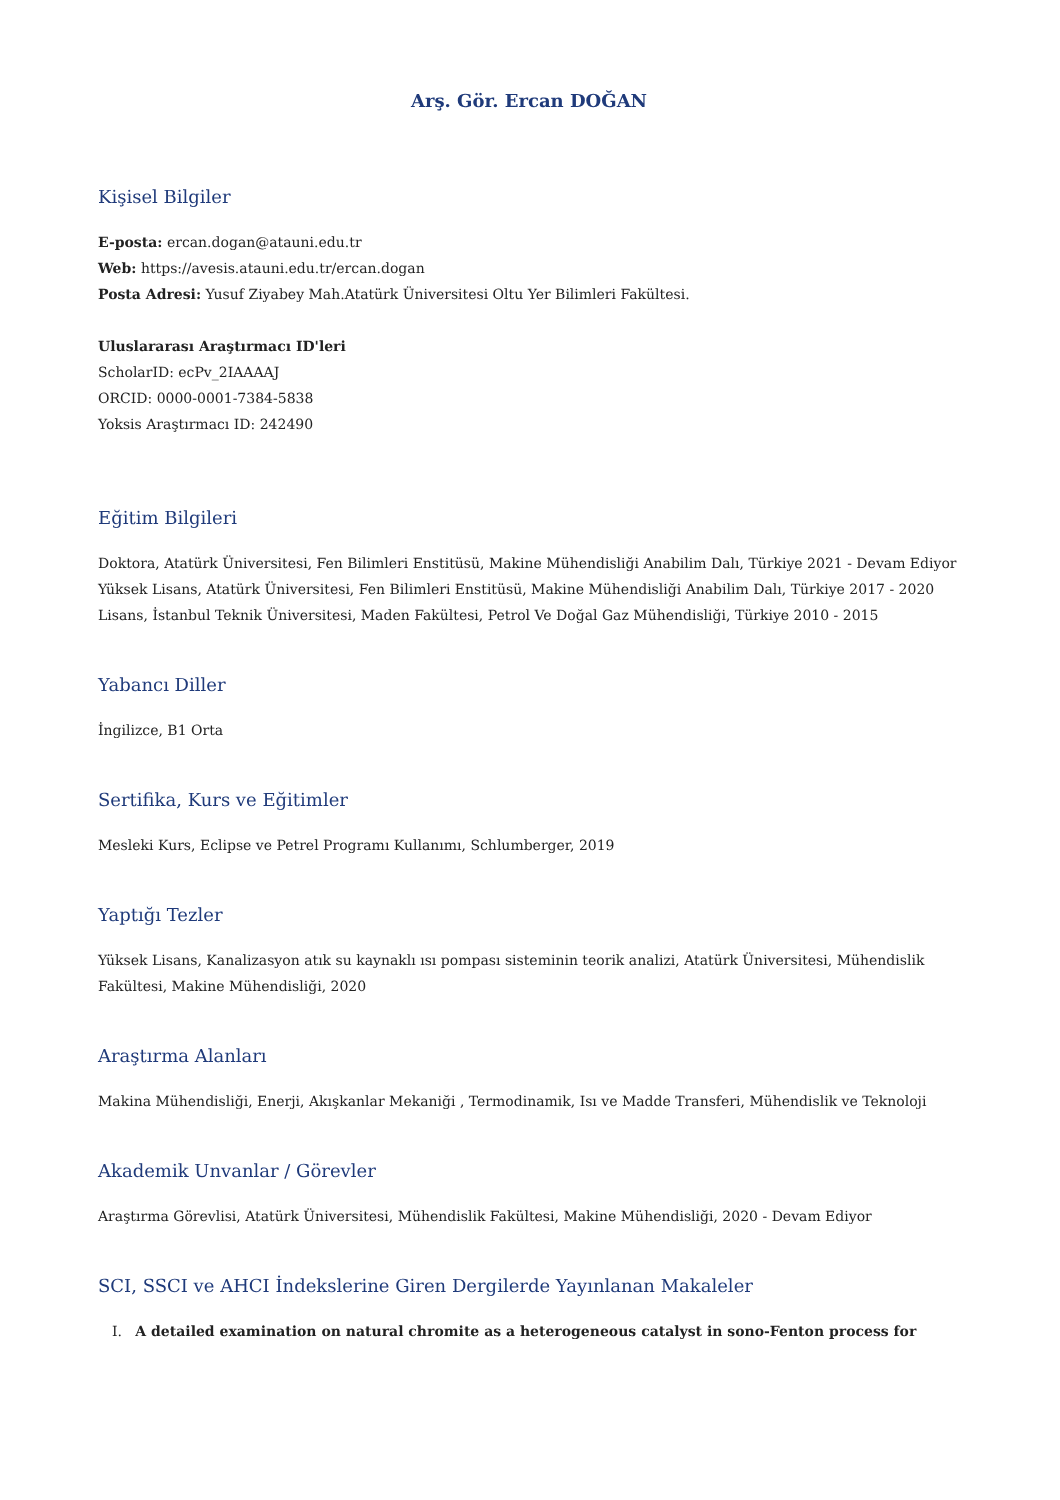Arş. Gör. Ercan DOĞAN
Kişisel Bilgiler
E-posta: ercan.dogan@atauni.edu.tr
Web: https://avesis.atauni.edu.tr/ercan.dogan
Posta Adresi: Yusuf Ziyabey Mah.Atatürk Üniversitesi Oltu Yer Bilimleri Fakültesi.
Uluslararası Araştırmacı ID'leri
ScholarID: ecPv_2IAAAAJ
ORCID: 0000-0001-7384-5838
Yoksis Araştırmacı ID: 242490
Eğitim Bilgileri
Doktora, Atatürk Üniversitesi, Fen Bilimleri Enstitüsü, Makine Mühendisliği Anabilim Dalı, Türkiye 2021 - Devam Ediyor
Yüksek Lisans, Atatürk Üniversitesi, Fen Bilimleri Enstitüsü, Makine Mühendisliği Anabilim Dalı, Türkiye 2017 - 2020
Lisans, İstanbul Teknik Üniversitesi, Maden Fakültesi, Petrol Ve Doğal Gaz Mühendisliği, Türkiye 2010 - 2015
Yabancı Diller
İngilizce, B1 Orta
Sertifika, Kurs ve Eğitimler
Mesleki Kurs, Eclipse ve Petrel Programı Kullanımı, Schlumberger, 2019
Yaptığı Tezler
Yüksek Lisans, Kanalizasyon atık su kaynaklı ısı pompası sisteminin teorik analizi, Atatürk Üniversitesi, Mühendislik Fakültesi, Makine Mühendisliği, 2020
Araştırma Alanları
Makina Mühendisliği, Enerji, Akışkanlar Mekaniği , Termodinamik, Isı ve Madde Transferi, Mühendislik ve Teknoloji
Akademik Unvanlar / Görevler
Araştırma Görevlisi, Atatürk Üniversitesi, Mühendislik Fakültesi, Makine Mühendisliği, 2020 - Devam Ediyor
SCI, SSCI ve AHCI İndekslerine Giren Dergilerde Yayınlanan Makaleler
I. A detailed examination on natural chromite as a heterogeneous catalyst in sono-Fenton process for